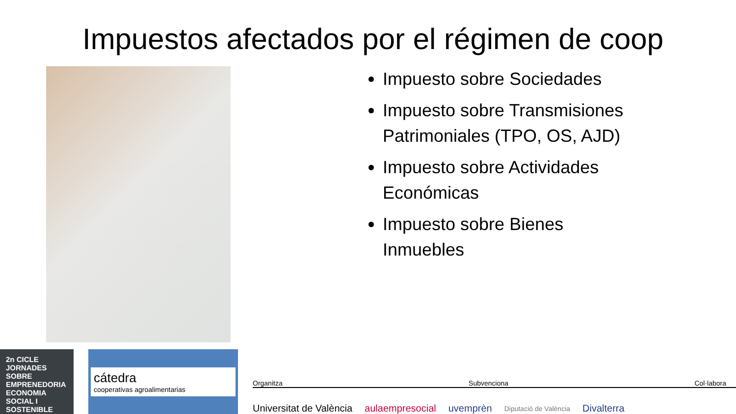Impuestos afectados por el régimen de coop
Impuesto sobre Sociedades
Impuesto sobre Transmisiones Patrimoniales (TPO, OS, AJD)
Impuesto sobre Actividades Económicas
Impuesto sobre Bienes Inmuebles
2n CICLE JORNADES SOBRE EMPRENEDORIA ECONOMIA SOCIAL I SOSTENIBLE
cátedra
cooperativas agroalimentarias
Organitza Subvenciona Col·labora
Universitat de València aulaempresocial uvemprèn Diputació de València Divalterra